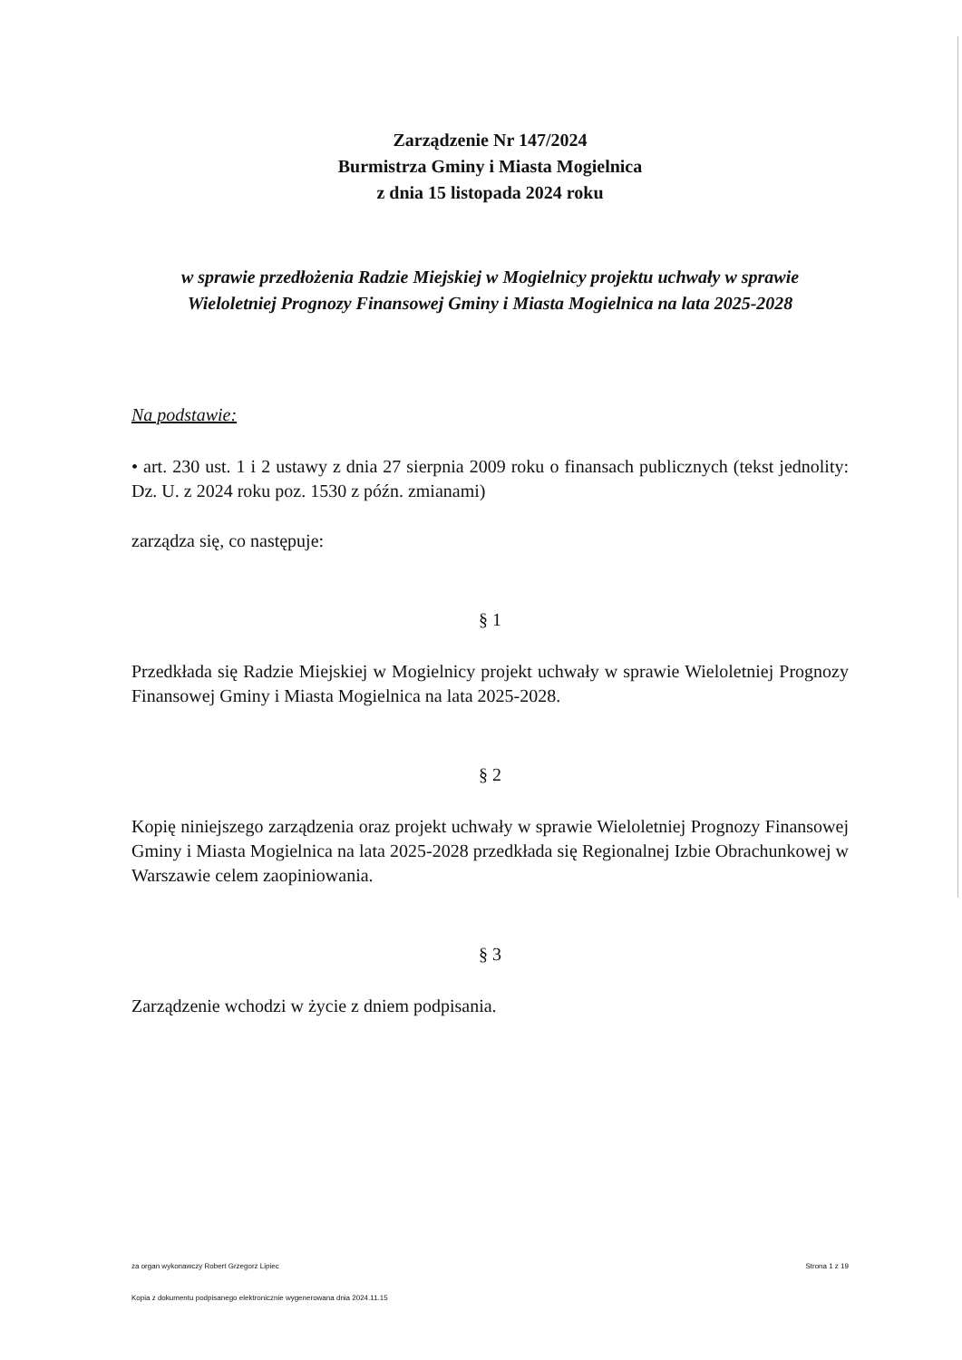Zarządzenie Nr 147/2024
Burmistrza Gminy i Miasta Mogielnica
z dnia 15 listopada 2024 roku
w sprawie przedłożenia Radzie Miejskiej w Mogielnicy projektu uchwały w sprawie
Wieloletniej Prognozy Finansowej Gminy i Miasta Mogielnica na lata 2025-2028
Na podstawie:
• art. 230 ust. 1 i 2 ustawy z dnia 27 sierpnia 2009 roku o finansach publicznych (tekst jednolity: Dz. U. z 2024 roku poz. 1530 z późn. zmianami)
zarządza się, co następuje:
§ 1
Przedkłada się Radzie Miejskiej w Mogielnicy projekt uchwały w sprawie Wieloletniej Prognozy Finansowej Gminy i Miasta Mogielnica na lata 2025-2028.
§ 2
Kopię niniejszego zarządzenia oraz projekt uchwały w sprawie Wieloletniej Prognozy Finansowej Gminy i Miasta Mogielnica na lata 2025-2028 przedkłada się Regionalnej Izbie Obrachunkowej w Warszawie celem zaopiniowania.
§ 3
Zarządzenie wchodzi w życie z dniem podpisania.
za organ wykonawczy Robert Grzegorz Lipiec Strona 1 z 19
Kopia z dokumentu podpisanego elektronicznie wygenerowana dnia 2024.11.15